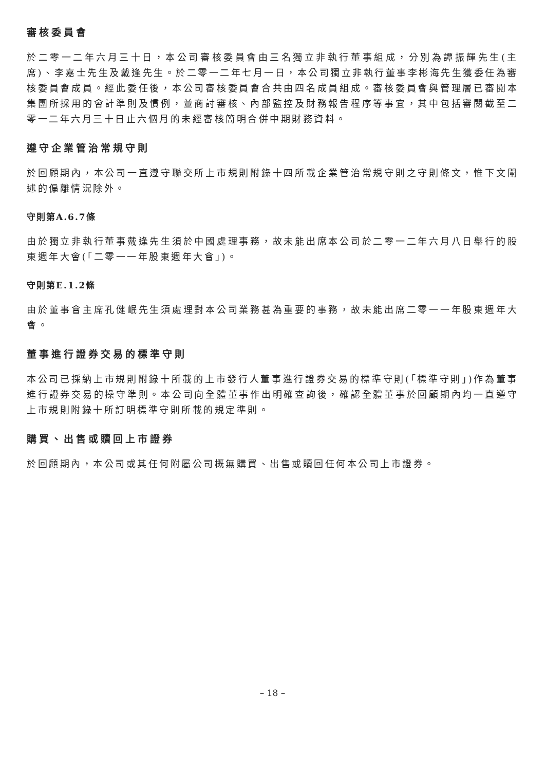審核委員會
於二零一二年六月三十日，本公司審核委員會由三名獨立非執行董事組成，分別為譚振輝先生(主席)、李嘉士先生及戴逢先生。於二零一二年七月一日，本公司獨立非執行董事李彬海先生獲委任為審核委員會成員。經此委任後，本公司審核委員會合共由四名成員組成。審核委員會與管理層已審閱本集團所採用的會計準則及慣例，並商討審核、內部監控及財務報告程序等事宜，其中包括審閱截至二零一二年六月三十日止六個月的未經審核簡明合併中期財務資料。
遵守企業管治常規守則
於回顧期內，本公司一直遵守聯交所上市規則附錄十四所載企業管治常規守則之守則條文，惟下文闡述的偏離情況除外。
守則第A.6.7條
由於獨立非執行董事戴逢先生須於中國處理事務，故未能出席本公司於二零一二年六月八日舉行的股東週年大會(「二零一一年股東週年大會」)。
守則第E.1.2條
由於董事會主席孔健岷先生須處理對本公司業務甚為重要的事務，故未能出席二零一一年股東週年大會。
董事進行證券交易的標準守則
本公司已採納上市規則附錄十所載的上市發行人董事進行證券交易的標準守則(「標準守則」)作為董事進行證券交易的操守準則。本公司向全體董事作出明確查詢後，確認全體董事於回顧期內均一直遵守上市規則附錄十所訂明標準守則所載的規定準則。
購買、出售或贖回上市證券
於回顧期內，本公司或其任何附屬公司概無購買、出售或贖回任何本公司上市證券。
– 18 –